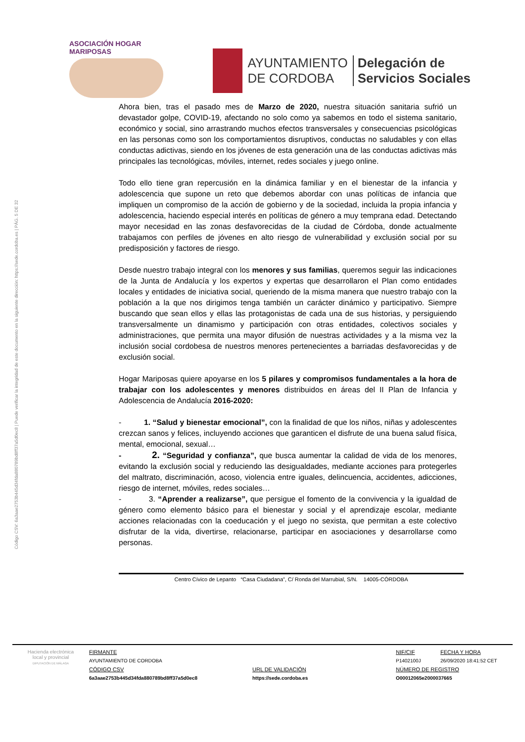Código CSV: 6a3aae2753b445d34fda880789bd8ff37a5d0ec8 | Puede verificar la integridad de este documento en la siguiente dirección: https://sede.cordoba.es | PÁG. 5 DE 32
ASOCIACIÓN HOGAR MARIPOSAS
AYUNTAMIENTO
DE CORDOBA
Delegación de
Servicios Sociales
Ahora bien, tras el pasado mes de Marzo de 2020, nuestra situación sanitaria sufrió un devastador golpe, COVID-19, afectando no solo como ya sabemos en todo el sistema sanitario, económico y social, sino arrastrando muchos efectos transversales y consecuencias psicológicas en las personas como son los comportamientos disruptivos, conductas no saludables y con ellas conductas adictivas, siendo en los jóvenes de esta generación una de las conductas adictivas más principales las tecnológicas, móviles, internet, redes sociales y juego online.
Todo ello tiene gran repercusión en la dinámica familiar y en el bienestar de la infancia y adolescencia que supone un reto que debemos abordar con unas políticas de infancia que impliquen un compromiso de la acción de gobierno y de la sociedad, incluida la propia infancia y adolescencia, haciendo especial interés en políticas de género a muy temprana edad. Detectando mayor necesidad en las zonas desfavorecidas de la ciudad de Córdoba, donde actualmente trabajamos con perfiles de jóvenes en alto riesgo de vulnerabilidad y exclusión social por su predisposición y factores de riesgo.
Desde nuestro trabajo integral con los menores y sus familias, queremos seguir las indicaciones de la Junta de Andalucía y los expertos y expertas que desarrollaron el Plan como entidades locales y entidades de iniciativa social, queriendo de la misma manera que nuestro trabajo con la población a la que nos dirigimos tenga también un carácter dinámico y participativo. Siempre buscando que sean ellos y ellas las protagonistas de cada una de sus historias, y persiguiendo transversalmente un dinamismo y participación con otras entidades, colectivos sociales y administraciones, que permita una mayor difusión de nuestras actividades y a la misma vez la inclusión social cordobesa de nuestros menores pertenecientes a barriadas desfavorecidas y de exclusión social.
Hogar Mariposas quiere apoyarse en los 5 pilares y compromisos fundamentales a la hora de trabajar con los adolescentes y menores distribuidos en áreas del II Plan de Infancia y Adolescencia de Andalucía 2016-2020:
- 1. “Salud y bienestar emocional”, con la finalidad de que los niños, niñas y adolescentes crezcan sanos y felices, incluyendo acciones que garanticen el disfrute de una buena salud física, mental, emocional, sexual…
- 2. “Seguridad y confianza”, que busca aumentar la calidad de vida de los menores, evitando la exclusión social y reduciendo las desigualdades, mediante acciones para protegerles del maltrato, discriminación, acoso, violencia entre iguales, delincuencia, accidentes, adicciones, riesgo de internet, móviles, redes sociales…
- 3. “Aprender a realizarse”, que persigue el fomento de la convivencia y la igualdad de género como elemento básico para el bienestar y social y el aprendizaje escolar, mediante acciones relacionadas con la coeducación y el juego no sexista, que permitan a este colectivo disfrutar de la vida, divertirse, relacionarse, participar en asociaciones y desarrollarse como personas.
Centro Cívico de Lepanto “Casa Ciudadana”, C/ Ronda del Marrubial, S/N. 14005-CÓRDOBA
Hacienda electrónica
local y provincial
DIPUTACIÓN DE MÁLAGA
FIRMANTE
NIF/CIF
FECHA Y HORA
AYUNTAMIENTO DE CORDOBA
P1402100J
26/09/2020 18:41:52 CET
CÓDIGO CSV
URL DE VALIDACIÓN
NÚMERO DE REGISTRO
6a3aae2753b445d34fda880789bd8ff37a5d0ec8
https://sede.cordoba.es
O00012065e2000037665